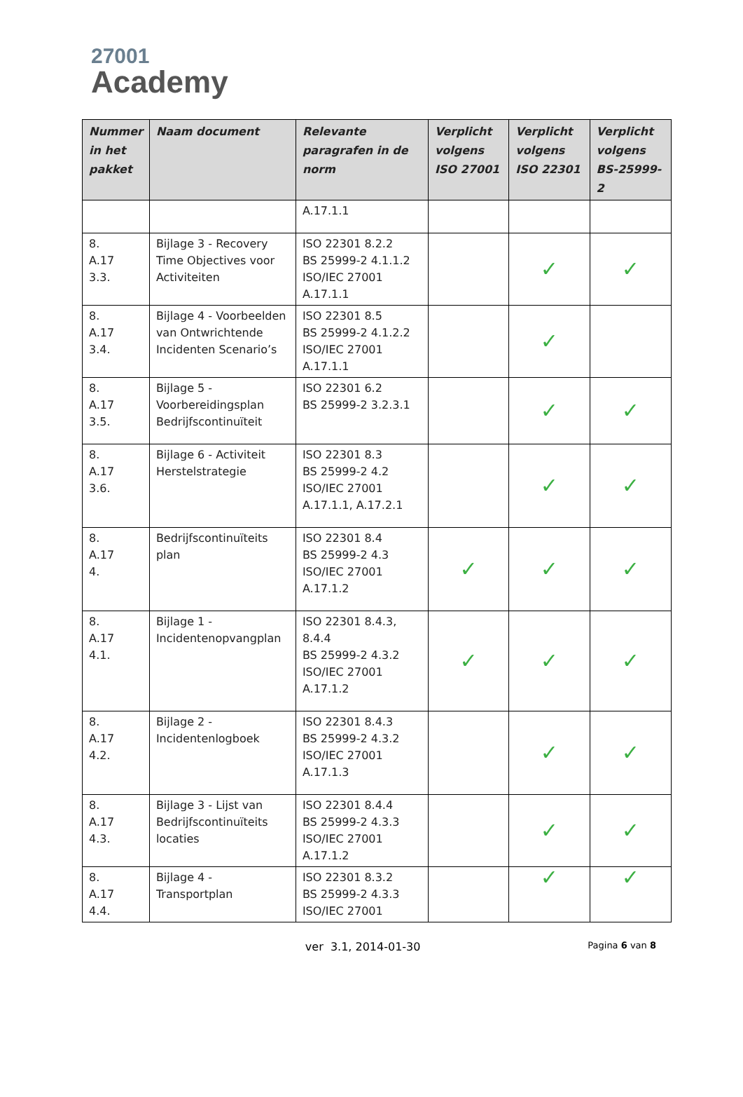27001
Academy
| Nummer in het pakket | Naam document | Relevante paragrafen in de norm | Verplicht volgens ISO 27001 | Verplicht volgens ISO 22301 | Verplicht volgens BS-25999-2 |
| --- | --- | --- | --- | --- | --- |
| | | A.17.1.1 | | | |
| 8. A.17 3.3. | Bijlage 3 - Recovery Time Objectives voor Activiteiten | ISO 22301 8.2.2 BS 25999-2 4.1.1.2 ISO/IEC 27001 A.17.1.1 | | ✓ | ✓ |
| 8. A.17 3.4. | Bijlage 4 - Voorbeelden van Ontwrichtende Incidenten Scenario’s | ISO 22301 8.5 BS 25999-2 4.1.2.2 ISO/IEC 27001 A.17.1.1 | | ✓ | |
| 8. A.17 3.5. | Bijlage 5 - Voorbereidingsplan Bedrijfscontinuïteit | ISO 22301 6.2 BS 25999-2 3.2.3.1 | | ✓ | ✓ |
| 8. A.17 3.6. | Bijlage 6 - Activiteit Herstelstrategie | ISO 22301 8.3 BS 25999-2 4.2 ISO/IEC 27001 A.17.1.1, A.17.2.1 | | ✓ | ✓ |
| 8. A.17 4. | Bedrijfscontinuïteits plan | ISO 22301 8.4 BS 25999-2 4.3 ISO/IEC 27001 A.17.1.2 | ✓ | ✓ | ✓ |
| 8. A.17 4.1. | Bijlage 1 - Incidentenopvangplan | ISO 22301 8.4.3, 8.4.4 BS 25999-2 4.3.2 ISO/IEC 27001 A.17.1.2 | ✓ | ✓ | ✓ |
| 8. A.17 4.2. | Bijlage 2 - Incidentenlogboek | ISO 22301 8.4.3 BS 25999-2 4.3.2 ISO/IEC 27001 A.17.1.3 | | ✓ | ✓ |
| 8. A.17 4.3. | Bijlage 3 - Lijst van Bedrijfscontinuïteits locaties | ISO 22301 8.4.4 BS 25999-2 4.3.3 ISO/IEC 27001 A.17.1.2 | | ✓ | ✓ |
| 8. A.17 4.4. | Bijlage 4 - Transportplan | ISO 22301 8.3.2 BS 25999-2 4.3.3 ISO/IEC 27001 | | ✓ | ✓ |
ver 3.1, 2014-01-30
Pagina 6 van 8